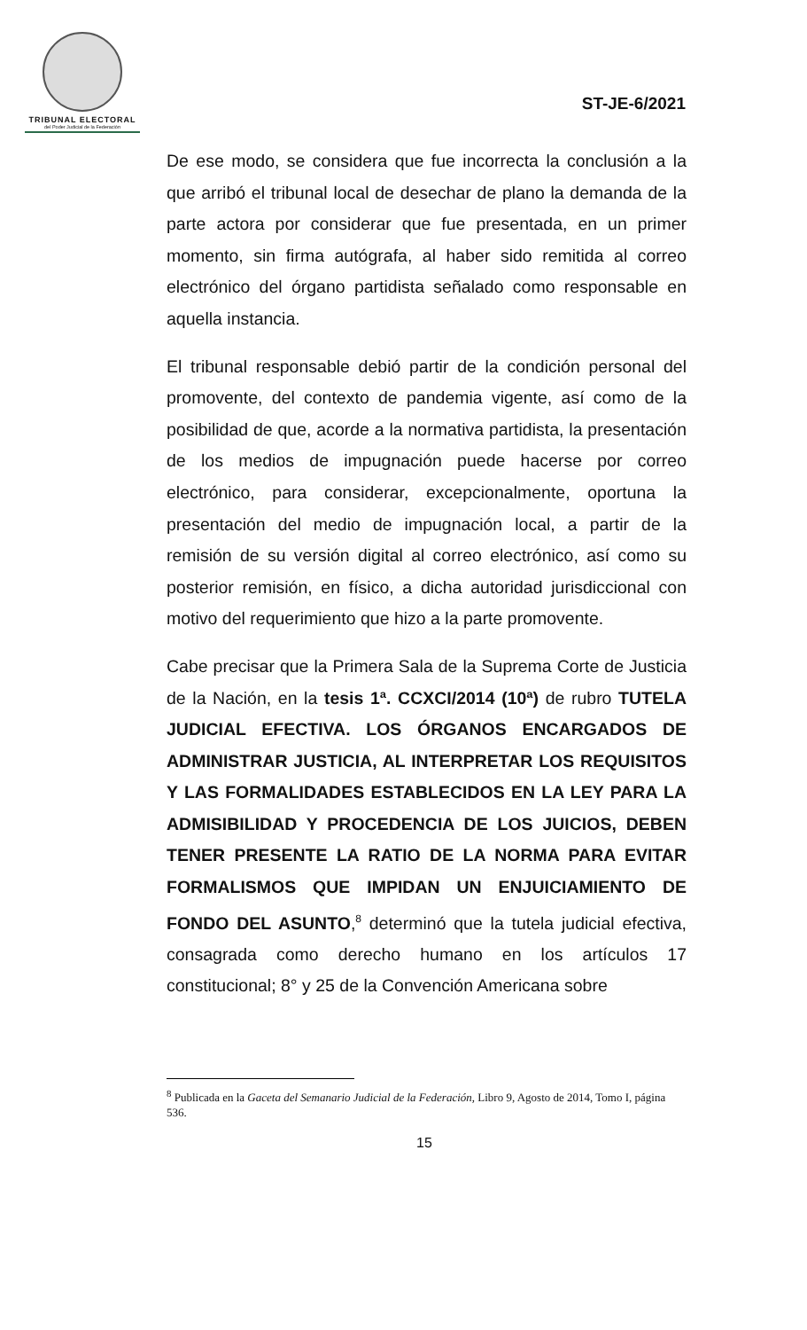TRIBUNAL ELECTORAL
del Poder Judicial de la Federación
ST-JE-6/2021
De ese modo, se considera que fue incorrecta la conclusión a la que arribó el tribunal local de desechar de plano la demanda de la parte actora por considerar que fue presentada, en un primer momento, sin firma autógrafa, al haber sido remitida al correo electrónico del órgano partidista señalado como responsable en aquella instancia.
El tribunal responsable debió partir de la condición personal del promovente, del contexto de pandemia vigente, así como de la posibilidad de que, acorde a la normativa partidista, la presentación de los medios de impugnación puede hacerse por correo electrónico, para considerar, excepcionalmente, oportuna la presentación del medio de impugnación local, a partir de la remisión de su versión digital al correo electrónico, así como su posterior remisión, en físico, a dicha autoridad jurisdiccional con motivo del requerimiento que hizo a la parte promovente.
Cabe precisar que la Primera Sala de la Suprema Corte de Justicia de la Nación, en la tesis 1ª. CCXCI/2014 (10ª) de rubro TUTELA JUDICIAL EFECTIVA. LOS ÓRGANOS ENCARGADOS DE ADMINISTRAR JUSTICIA, AL INTERPRETAR LOS REQUISITOS Y LAS FORMALIDADES ESTABLECIDOS EN LA LEY PARA LA ADMISIBILIDAD Y PROCEDENCIA DE LOS JUICIOS, DEBEN TENER PRESENTE LA RATIO DE LA NORMA PARA EVITAR FORMALISMOS QUE IMPIDAN UN ENJUICIAMIENTO DE FONDO DEL ASUNTO,<sup>8</sup> determinó que la tutela judicial efectiva, consagrada como derecho humano en los artículos 17 constitucional; 8° y 25 de la Convención Americana sobre
<sup>8</sup> Publicada en la Gaceta del Semanario Judicial de la Federación, Libro 9, Agosto de 2014, Tomo I, página 536.
15